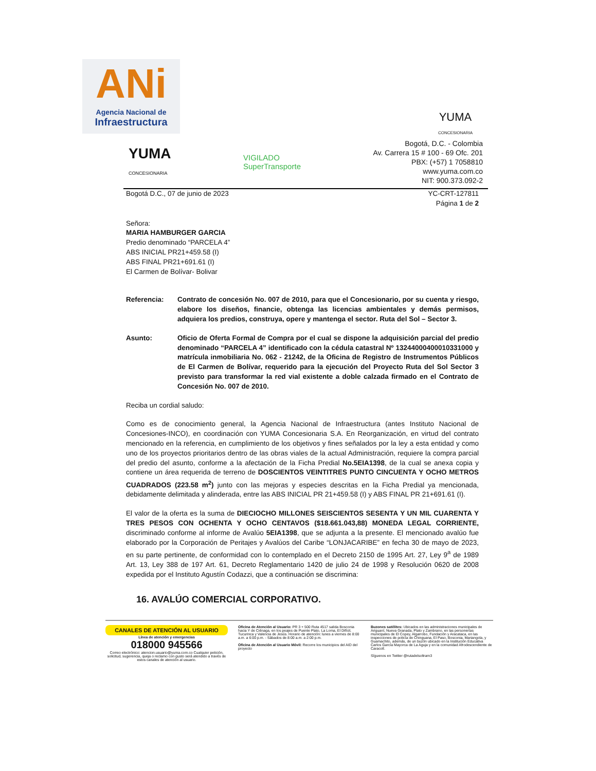ANi
Agencia Nacional de
Infraestructura
YUMA
CONCESIONARIA
YUMA
CONCESIONARIA
VIGILADO
SuperTransporte
Bogotá, D.C. - Colombia
Av. Carrera 15 # 100 - 69 Ofc. 201
PBX: (+57) 1 7058810
www.yuma.com.co
NIT: 900.373.092-2
Bogotá D.C., 07 de junio de 2023 YC-CRT-127811
Página 1 de 2
Señora:
MARIA HAMBURGER GARCIA
Predio denominado “PARCELA 4”
ABS INICIAL PR21+459.58 (I)
ABS FINAL PR21+691.61 (I)
El Carmen de Bolívar- Bolivar
Referencia: Contrato de concesión No. 007 de 2010, para que el Concesionario, por su cuenta y riesgo, elabore los diseños, financie, obtenga las licencias ambientales y demás permisos, adquiera los predios, construya, opere y mantenga el sector. Ruta del Sol – Sector 3.
Asunto: Oficio de Oferta Formal de Compra por el cual se dispone la adquisición parcial del predio denominado “PARCELA 4” identificado con la cédula catastral Nº 13244000400010331000 y matrícula inmobiliaria No. 062 - 21242, de la Oficina de Registro de Instrumentos Públicos de El Carmen de Bolívar, requerido para la ejecución del Proyecto Ruta del Sol Sector 3 previsto para transformar la red vial existente a doble calzada firmado en el Contrato de Concesión No. 007 de 2010.
Reciba un cordial saludo:
Como es de conocimiento general, la Agencia Nacional de Infraestructura (antes Instituto Nacional de Concesiones-INCO), en coordinación con YUMA Concesionaria S.A. En Reorganización, en virtud del contrato mencionado en la referencia, en cumplimiento de los objetivos y fines señalados por la ley a esta entidad y como uno de los proyectos prioritarios dentro de las obras viales de la actual Administración, requiere la compra parcial del predio del asunto, conforme a la afectación de la Ficha Predial No.5EIA1398, de la cual se anexa copia y contiene un área requerida de terreno de DOSCIENTOS VEINTITRES PUNTO CINCUENTA Y OCHO METROS CUADRADOS (223.58 m<sup>2</sup>) junto con las mejoras y especies descritas en la Ficha Predial ya mencionada, debidamente delimitada y alinderada, entre las ABS INICIAL PR 21+459.58 (I) y ABS FINAL PR 21+691.61 (I).
El valor de la oferta es la suma de DIECIOCHO MILLONES SEISCIENTOS SESENTA Y UN MIL CUARENTA Y TRES PESOS CON OCHENTA Y OCHO CENTAVOS ($18.661.043,88) MONEDA LEGAL CORRIENTE, discriminado conforme al informe de Avalúo 5EIA1398, que se adjunta a la presente. El mencionado avalúo fue elaborado por la Corporación de Peritajes y Avalúos del Caribe “LONJACARIBE” en fecha 30 de mayo de 2023, en su parte pertinente, de conformidad con lo contemplado en el Decreto 2150 de 1995 Art. 27, Ley 9<sup>a</sup> de 1989 Art. 13, Ley 388 de 197 Art. 61, Decreto Reglamentario 1420 de julio 24 de 1998 y Resolución 0620 de 2008 expedida por el Instituto Agustín Codazzi, que a continuación se discrimina:
16. AVALÚO COMERCIAL CORPORATIVO.
CANALES DE ATENCIÓN AL USUARIO
Línea de atención y emergencias
018000 945566
Correo electrónico: atencion.usuario@yuma.com.co Cualquier petición, solicitud, sugerencia, queja o reclamo con gusto será atendido a través de estos canales de atención al usuario.
Oficina de Atención al Usuario: PR 3 + 500 Ruta 4517 salida Bosconia hacia Y de Ciénaga, en los peajes de Puente Plato, La Loma, El Difícil, Tucurinca y Valencia de Jesús. Horario de atención: lunes a viernes de 8:00 a.m. a 6:00 p.m. - Sábados de 8:00 a.m. a 2:00 p.m.
Oficina de Atención al Usuario Móvil: Recorre los municipios del AID del proyecto
Buzones satélites: Ubicados en las administraciones municipales de Ariguaní, Nueva Granada, Plato y Zambrano, en las personerías municipales de El Copey, Algarrobo, Fundación y Aracataca, en las inspecciones de policía de Chinguana, El Paso, Bosconia, Mariangola, y Guamachito, además, de un buzón ubicado en la Institución Educativa Carlos García Mayorca de La Aguja y en la comunidad Afrodescendiente de Caracolí.
Síguenos en Twitter @rutadelsoltram3